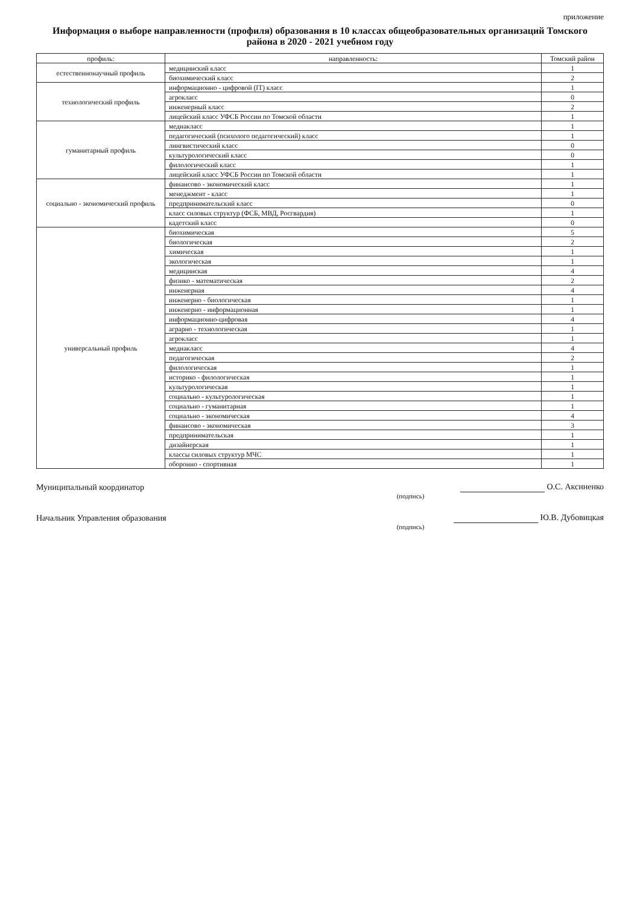приложение
Информация о выборе направленности (профиля) образования в 10 классах общеобразовательных организаций Томского района в 2020 - 2021 учебном году
| профиль: | направленность: | Томский район |
| --- | --- | --- |
| естественнонаучный профиль | медицинский класс | 1 |
| | биохимический класс | 2 |
| технологический профиль | информационно - цифровой (IT) класс | 1 |
| | агрокласс | 0 |
| | инженерный класс | 2 |
| | лицейский класс УФСБ России по Томской области | 1 |
| гуманитарный профиль | медиакласс | 1 |
| | педагогический (психолого педагогический) класс | 1 |
| | лингвистический класс | 0 |
| | культурологический класс | 0 |
| | филологический класс | 1 |
| | лицейский класс УФСБ России по Томской области | 1 |
| социально - экономический профиль | финансово - экономический класс | 1 |
| | менеджмент - класс | 1 |
| | предпринимательский класс | 0 |
| | класс силовых структур (ФСБ, МВД, Росгвардия) | 1 |
| | кадетский класс | 0 |
| универсальный профиль | биохимическая | 5 |
| | биологическая | 2 |
| | химическая | 1 |
| | экологическая | 1 |
| | медицинская | 4 |
| | физико - математическая | 2 |
| | инженерная | 4 |
| | инженерно - биологическая | 1 |
| | инженерно - информационная | 1 |
| | информационно-цифровая | 4 |
| | аграрно - технологическая | 1 |
| | агрокласс | 1 |
| | медиакласс | 4 |
| | педагогическая | 2 |
| | филологическая | 1 |
| | историко - филологическая | 1 |
| | культурологическая | 1 |
| | социально - культурологическая | 1 |
| | социально - гуманитарная | 1 |
| | социально - экономическая | 4 |
| | финансово - экономическая | 3 |
| | предпринимательская | 1 |
| | дизайнерская | 1 |
| | классы силовых структур МЧС | 1 |
| | оборонно - спортивная | 1 |
Муниципальный координатор О.С. Аксиненко
(подпись)
Начальник Управления образования Ю.В. Дубовицкая
(подпись)